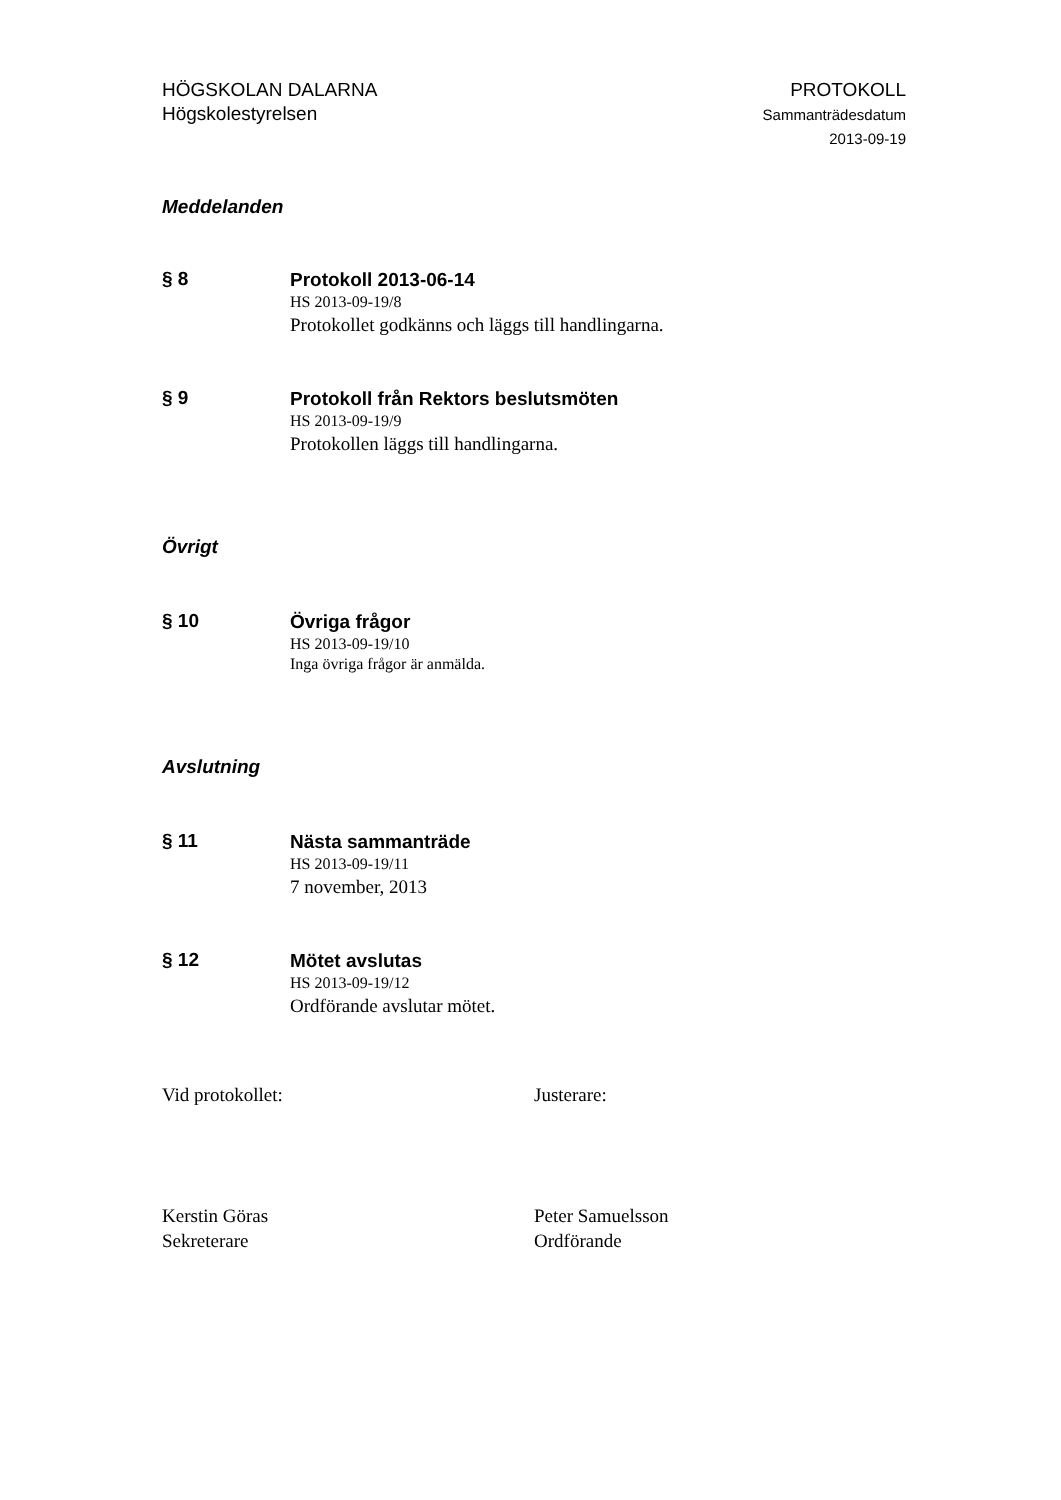HÖGSKOLAN DALARNA
Högskolestyrelsen
PROTOKOLL
Sammanträdesdatum
2013-09-19
Meddelanden
§ 8
Protokoll 2013-06-14
HS 2013-09-19/8
Protokollet godkänns och läggs till handlingarna.
§ 9
Protokoll från Rektors beslutsmöten
HS 2013-09-19/9
Protokollen läggs till handlingarna.
Övrigt
§ 10
Övriga frågor
HS 2013-09-19/10
Inga övriga frågor är anmälda.
Avslutning
§ 11
Nästa sammanträde
HS 2013-09-19/11
7 november, 2013
§ 12
Mötet avslutas
HS 2013-09-19/12
Ordförande avslutar mötet.
Vid protokollet: Justerare:
Kerstin Göras
Sekreterare
Peter Samuelsson
Ordförande